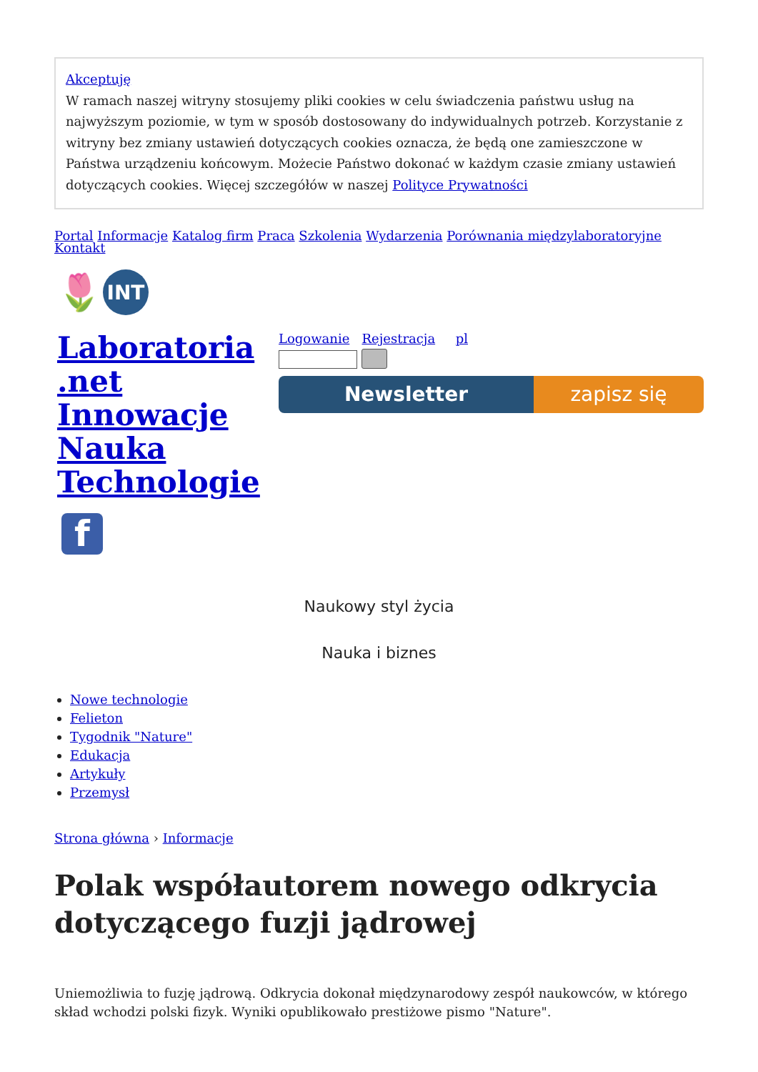Akceptuję
W ramach naszej witryny stosujemy pliki cookies w celu świadczenia państwu usług na najwyższym poziomie, w tym w sposób dostosowany do indywidualnych potrzeb. Korzystanie z witryny bez zmiany ustawień dotyczących cookies oznacza, że będą one zamieszczone w Państwa urządzeniu końcowym. Możecie Państwo dokonać w każdym czasie zmiany ustawień dotyczących cookies. Więcej szczegółów w naszej Polityce Prywatności
Portal Informacje Katalog firm Praca Szkolenia Wydarzenia Porównania międzylaboratoryjne Kontakt
🌷
INT
Laboratoria .net Innowacje Nauka Technologie
Logowanie Rejestracja pl
Newsletter zapisz się
f
Naukowy styl życia
Nauka i biznes
Nowe technologie
Felieton
Tygodnik "Nature"
Edukacja
Artykuły
Przemysł
Strona główna › Informacje
Polak współautorem nowego odkrycia dotyczącego fuzji jądrowej
Uniemożliwia to fuzję jądrową. Odkrycia dokonał międzynarodowy zespół naukowców, w którego skład wchodzi polski fizyk. Wyniki opublikowało prestiżowe pismo "Nature".